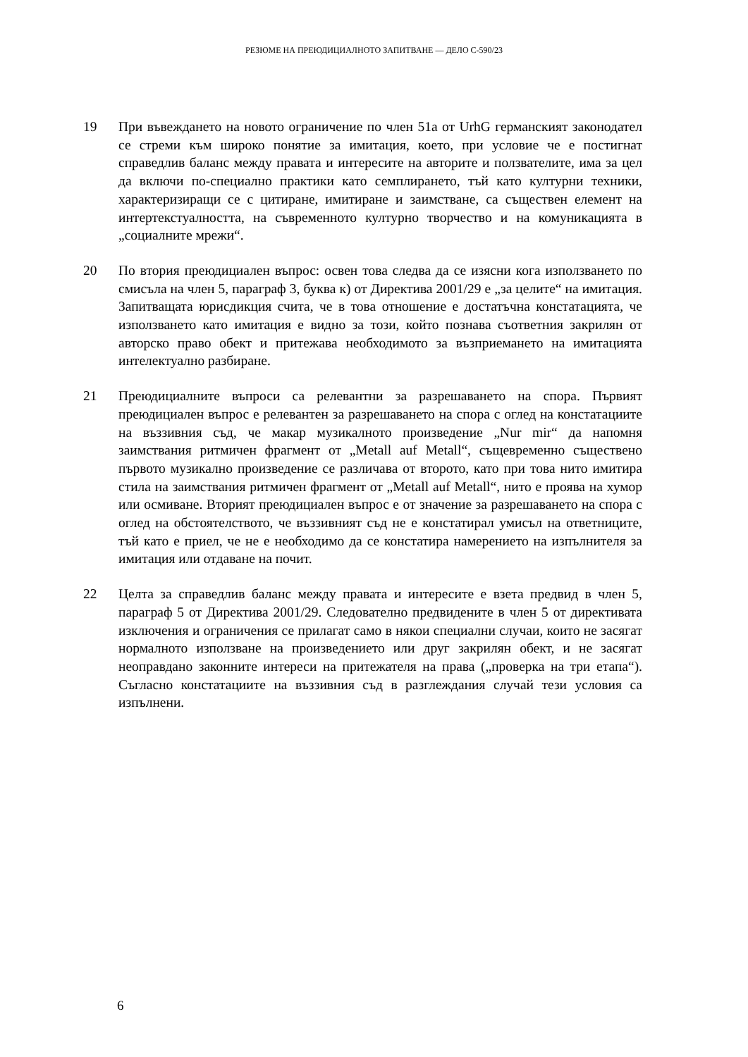РЕЗЮМЕ НА ПРЕЮДИЦИАЛНОТО ЗАПИТВАНЕ — ДЕЛО C-590/23
19 При въвеждането на новото ограничение по член 51a от UrhG германският законодател се стреми към широко понятие за имитация, което, при условие че е постигнат справедлив баланс между правата и интересите на авторите и ползвателите, има за цел да включи по-специално практики като семплирането, тъй като културни техники, характеризиращи се с цитиране, имитиране и заимстване, са съществен елемент на интертекстуалността, на съвременното културно творчество и на комуникацията в „социалните мрежи“.
20 По втория преюдициален въпрос: освен това следва да се изясни кога използването по смисъла на член 5, параграф 3, буква к) от Директива 2001/29 е „за целите“ на имитация. Запитващата юрисдикция счита, че в това отношение е достатъчна констатацията, че използването като имитация е видно за този, който познава съответния закрилян от авторско право обект и притежава необходимото за възприемането на имитацията интелектуално разбиране.
21 Преюдициалните въпроси са релевантни за разрешаването на спора. Първият преюдициален въпрос е релевантен за разрешаването на спора с оглед на констатациите на въззивния съд, че макар музикалното произведение „Nur mir“ да напомня заимствания ритмичен фрагмент от „Metall auf Metall“, същевременно съществено първото музикално произведение се различава от второто, като при това нито имитира стила на заимствания ритмичен фрагмент от „Metall auf Metall“, нито е проява на хумор или осмиване. Вторият преюдициален въпрос е от значение за разрешаването на спора с оглед на обстоятелството, че въззивният съд не е констатирал умисъл на ответниците, тъй като е приел, че не е необходимо да се констатира намерението на изпълнителя за имитация или отдаване на почит.
22 Целта за справедлив баланс между правата и интересите е взета предвид в член 5, параграф 5 от Директива 2001/29. Следователно предвидените в член 5 от директивата изключения и ограничения се прилагат само в някои специални случаи, които не засягат нормалното използване на произведението или друг закрилян обект, и не засягат неоправдано законните интереси на притежателя на права („проверка на три етапа“). Съгласно констатациите на въззивния съд в разглеждания случай тези условия са изпълнени.
6